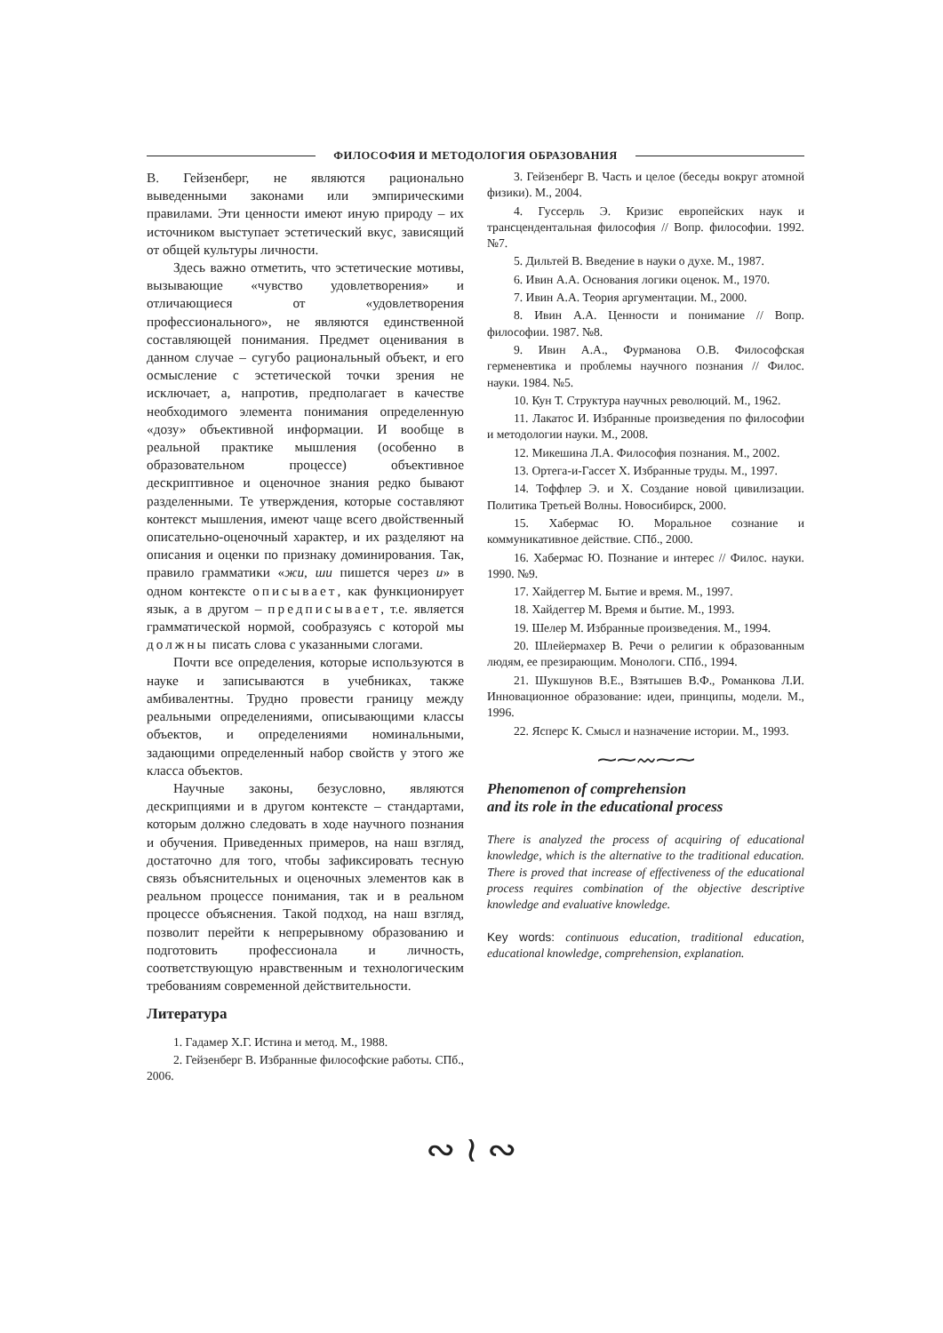ФИЛОСОФИЯ И МЕТОДОЛОГИЯ ОБРАЗОВАНИЯ
В. Гейзенберг, не являются рационально выведенными законами или эмпирическими правилами. Эти ценности имеют иную природу – их источником выступает эстетический вкус, зависящий от общей культуры личности.
Здесь важно отметить, что эстетические мотивы, вызывающие «чувство удовлетворения» и отличающиеся от «удовлетворения профессионального», не являются единственной составляющей понимания. Предмет оценивания в данном случае – сугубо рациональный объект, и его осмысление с эстетической точки зрения не исключает, а, напротив, предполагает в качестве необходимого элемента понимания определенную «дозу» объективной информации. И вообще в реальной практике мышления (особенно в образовательном процессе) объективное дескриптивное и оценочное знания редко бывают разделенными. Те утверждения, которые составляют контекст мышления, имеют чаще всего двойственный описательно-оценочный характер, и их разделяют на описания и оценки по признаку доминирования. Так, правило грамматики «жи, ши пишется через и» в одном контексте описывает, как функционирует язык, а в другом – предписывает, т.е. является грамматической нормой, сообразуясь с которой мы должны писать слова с указанными слогами.
Почти все определения, которые используются в науке и записываются в учебниках, также амбивалентны. Трудно провести границу между реальными определениями, описывающими классы объектов, и определениями номинальными, задающими определенный набор свойств у этого же класса объектов.
Научные законы, безусловно, являются дескрипциями и в другом контексте – стандартами, которым должно следовать в ходе научного познания и обучения. Приведенных примеров, на наш взгляд, достаточно для того, чтобы зафиксировать тесную связь объяснительных и оценочных элементов как в реальном процессе понимания, так и в реальном процессе объяснения. Такой подход, на наш взгляд, позволит перейти к непрерывному образованию и подготовить профессионала и личность, соответствующую нравственным и технологическим требованиям современной действительности.
Литература
1. Гадамер Х.Г. Истина и метод. М., 1988.
2. Гейзенберг В. Избранные философские работы. СПб., 2006.
3. Гейзенберг В. Часть и целое (беседы вокруг атомной физики). М., 2004.
4. Гуссерль Э. Кризис европейских наук и трансцендентальная философия // Вопр. философии. 1992. №7.
5. Дильтей В. Введение в науки о духе. М., 1987.
6. Ивин А.А. Основания логики оценок. М., 1970.
7. Ивин А.А. Теория аргументации. М., 2000.
8. Ивин А.А. Ценности и понимание // Вопр. философии. 1987. №8.
9. Ивин А.А., Фурманова О.В. Философская герменевтика и проблемы научного познания // Филос. науки. 1984. №5.
10. Кун Т. Структура научных революций. М., 1962.
11. Лакатос И. Избранные произведения по философии и методологии науки. М., 2008.
12. Микешина Л.А. Философия познания. М., 2002.
13. Ортега-и-Гассет Х. Избранные труды. М., 1997.
14. Тоффлер Э. и Х. Создание новой цивилизации. Политика Третьей Волны. Новосибирск, 2000.
15. Хабермас Ю. Моральное сознание и коммуникативное действие. СПб., 2000.
16. Хабермас Ю. Познание и интерес // Филос. науки. 1990. №9.
17. Хайдеггер М. Бытие и время. М., 1997.
18. Хайдеггер М. Время и бытие. М., 1993.
19. Шелер М. Избранные произведения. М., 1994.
20. Шлейермахер В. Речи о религии к образованным людям, ее презирающим. Монологи. СПб., 1994.
21. Шукшунов В.Е., Взятышев В.Ф., Романкова Л.И. Инновационное образование: идеи, принципы, модели. М., 1996.
22. Ясперс К. Смысл и назначение истории. М., 1993.
⁓⁓〰⁓⁓
Phenomenon of comprehension
and its role in the educational process
There is analyzed the process of acquiring of educational knowledge, which is the alternative to the traditional education. There is proved that increase of effectiveness of the educational process requires combination of the objective descriptive knowledge and evaluative knowledge.
Key words: continuous education, traditional education, educational knowledge, comprehension, explanation.
∾ ≀ ∾